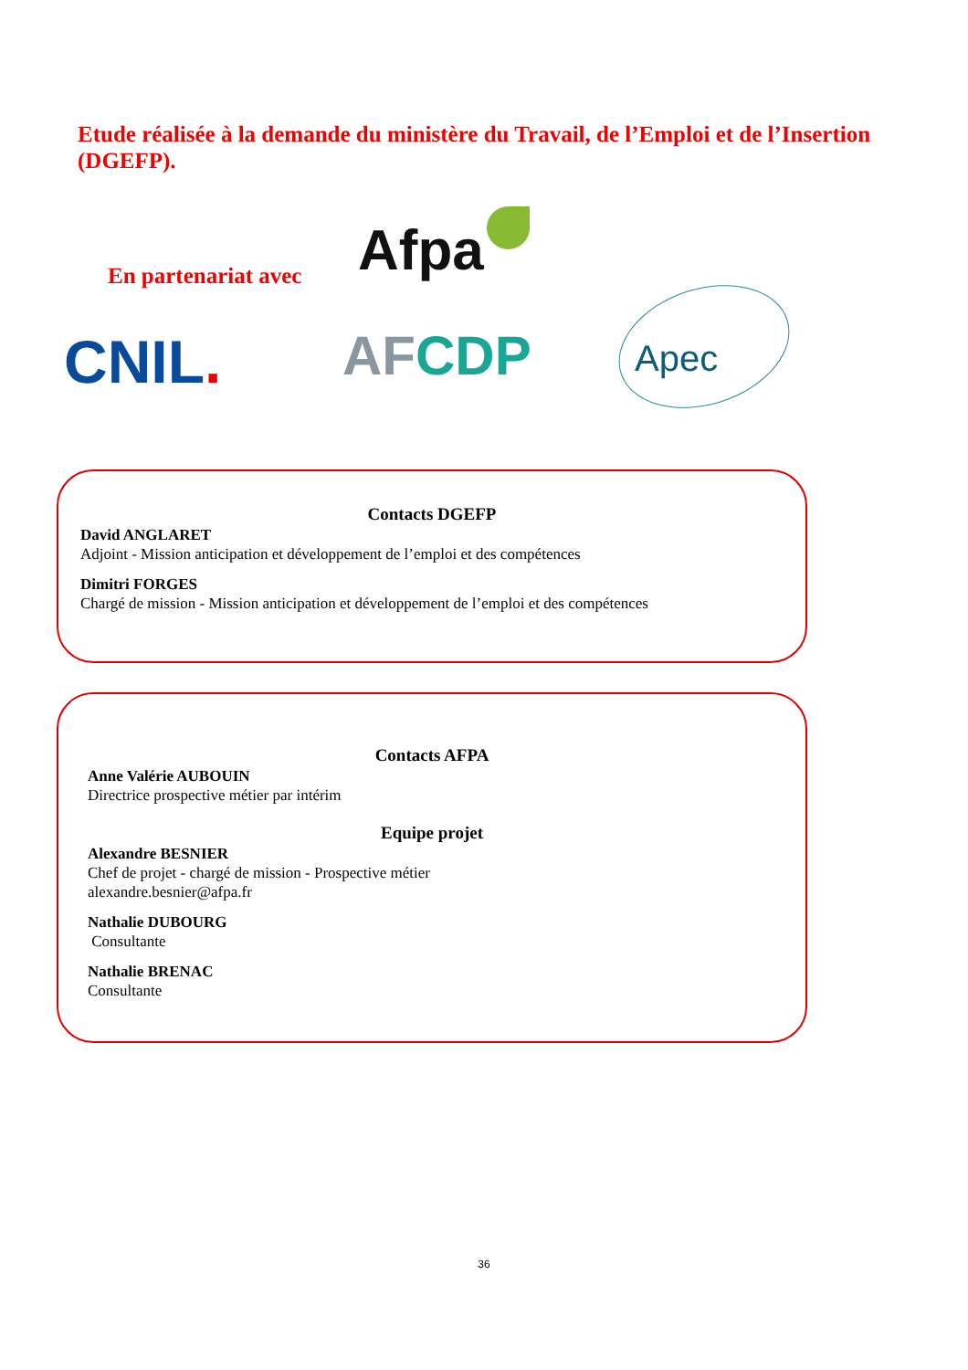Etude réalisée à la demande du ministère du Travail, de l’Emploi et de l’Insertion (DGEFP).
En partenariat avec Afpa
CNIL. AFCDP Apec
Contacts DGEFP
David ANGLARET
Adjoint - Mission anticipation et développement de l’emploi et des compétences
Dimitri FORGES
Chargé de mission - Mission anticipation et développement de l’emploi et des compétences
Contacts AFPA
Anne Valérie AUBOUIN
Directrice prospective métier par intérim
Equipe projet
Alexandre BESNIER
Chef de projet - chargé de mission - Prospective métier
alexandre.besnier@afpa.fr
Nathalie DUBOURG
Consultante
Nathalie BRENAC
Consultante
36